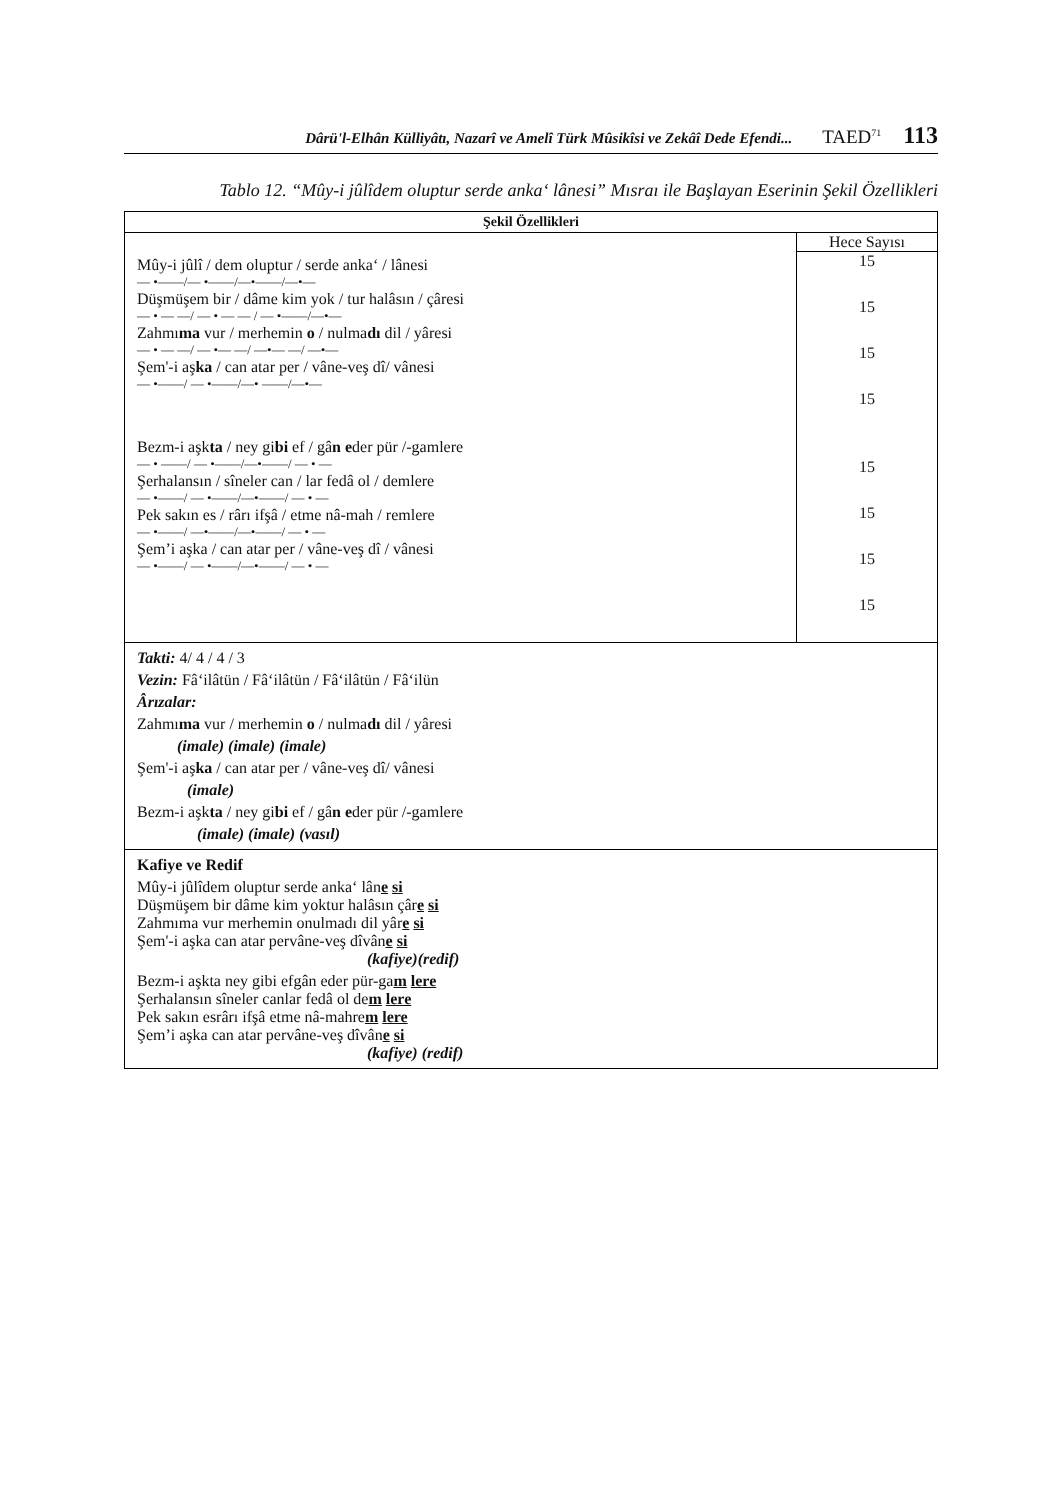Dârü'l-Elhân Külliyâtı, Nazarî ve Amelî Türk Mûsikîsi ve Zekâî Dede Efendi... TAED<sup>71</sup> 113
Tablo 12. “Mûy-i jûlîdem oluptur serde anka‘ lânesi” Mısraı ile Başlayan Eserinin Şekil Özellikleri
| Şekil Özellikleri | |
| --- | --- |
| Mûy-i jûlî / dem oluptur / serde anka‘ / lânesi — •——/— •——/—•——/—•— Düşmüşem bir / dâme kim yok / tur halâsın / çâresi — • — —/ — • — — / — •——/—•— Zahmı ma vur / merhemin o / nulma dı dil / yâresi — • — —/ — •— —/ —•— —/ —•— Şem'-i aş ka / can atar per / vâne-veş dî/ vânesi — •——/ — •——/—• ——/—•— Bezm-i aşk ta / ney gi bi ef / gâ n e der pür /-gamlere — • ——/ — •——/—•——/ — • — Şerhalansın / sîneler can / lar fedâ ol / demlere — •——/ — •——/—•——/ — • — Pek sakın es / rârı ifşâ / etme nâ-mah / remlere — •——/ —•——/—•——/ — • — Şem’i aşka / can atar per / vâne-veş dî / vânesi — •——/ — •——/—•——/ — • — | Hece Sayısı |
| | 15 15 15 15 15 15 15 15 |
| Takti: 4/ 4 / 4 / 3 Vezin: Fâ‘ilâtün / Fâ‘ilâtün / Fâ‘ilâtün / Fâ‘ilün Ârızalar: Zahmı ma vur / merhemin o / nulma dı dil / yâresi (imale) (imale) (imale) Şem'-i aş ka / can atar per / vâne-veş dî/ vânesi (imale) Bezm-i aşk ta / ney gi bi ef / gâ n e der pür /-gamlere (imale) (imale) (vasıl) | |
| Kafiye ve Redif Mûy-i jûlîdem oluptur serde anka‘ lân e si Düşmüşem bir dâme kim yoktur halâsın çâr e si Zahmıma vur merhemin onulmadı dil yâr e si Şem'-i aşka can atar pervâne-veş dîvân e si (kafiye)(redif) Bezm-i aşkta ney gibi efgân eder pür-ga m lere Şerhalansın sîneler canlar fedâ ol de m lere Pek sakın esrârı ifşâ etme nâ-mahre m lere Şem’i aşka can atar pervâne-veş dîvân e si (kafiye) (redif) | |